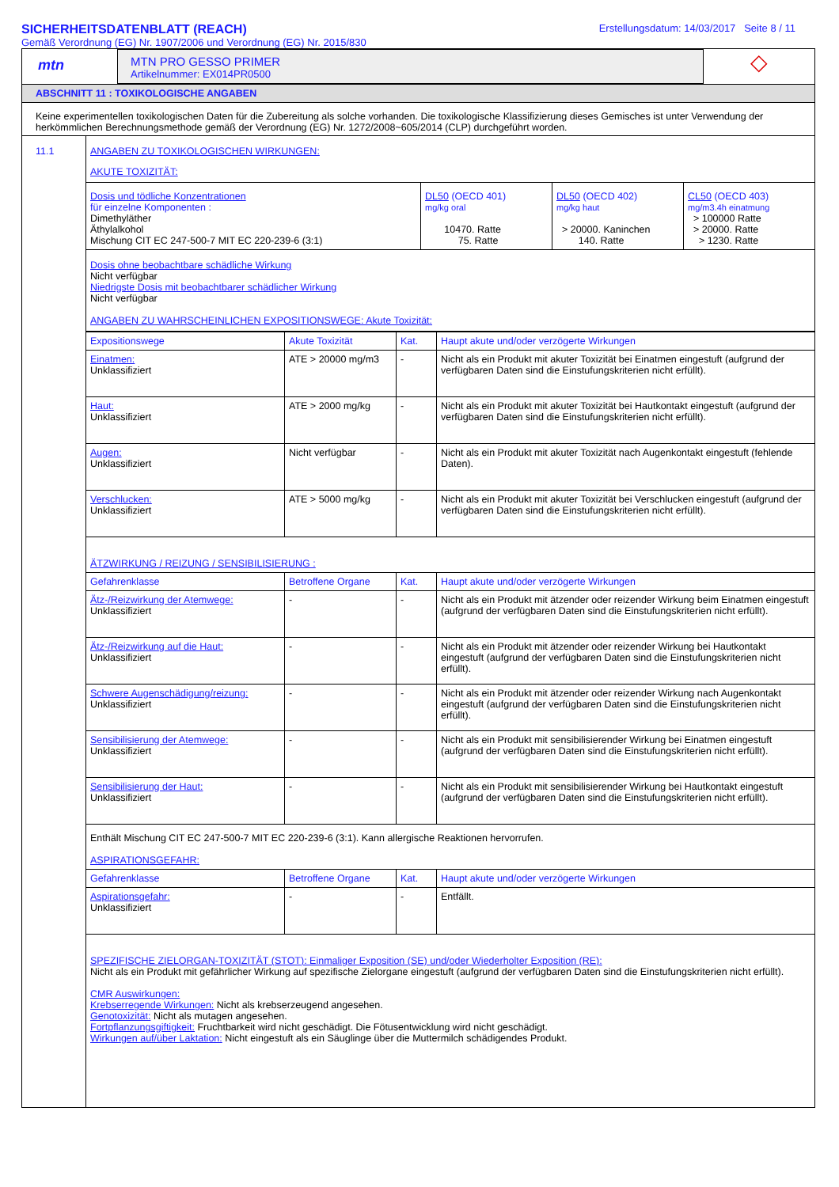SICHERHEITSDATENBLATT (REACH)
Gemäß Verordnung (EG) Nr. 1907/2006 und Verordnung (EG) Nr. 2015/830
Erstellungsdatum: 14/03/2017 Seite 8 / 11
mtn
MTN PRO GESSO PRIMER
Artikelnummer: EX014PR0500
◇
ABSCHNITT 11 : TOXIKOLOGISCHE ANGABEN
Keine experimentellen toxikologischen Daten für die Zubereitung als solche vorhanden. Die toxikologische Klassifizierung dieses Gemisches ist unter Verwendung der herkömmlichen Berechnungsmethode gemäß der Verordnung (EG) Nr. 1272/2008~605/2014 (CLP) durchgeführt worden.
11.1 ANGABEN ZU TOXIKOLOGISCHEN WIRKUNGEN:
AKUTE TOXIZITÄT:
| Dosis und tödliche Konzentrationen für einzelne Komponenten : Dimethyläther Äthylalkohol Mischung CIT EC 247-500-7 MIT EC 220-239-6 (3:1) | DL50 (OECD 401) mg/kg oral 10470. Ratte 75. Ratte | DL50 (OECD 402) mg/kg haut > 20000. Kaninchen 140. Ratte | CL50 (OECD 403) mg/m3.4h einatmung > 100000 Ratte > 20000. Ratte > 1230. Ratte |
Dosis ohne beobachtbare schädliche Wirkung
Nicht verfügbar
Niedrigste Dosis mit beobachtbarer schädlicher Wirkung
Nicht verfügbar
ANGABEN ZU WAHRSCHEINLICHEN EXPOSITIONSWEGE: Akute Toxizität:
| Expositionswege | Akute Toxizität | Kat. | Haupt akute und/oder verzögerte Wirkungen |
| Einatmen: Unklassifiziert | ATE > 20000 mg/m3 | - | Nicht als ein Produkt mit akuter Toxizität bei Einatmen eingestuft (aufgrund der verfügbaren Daten sind die Einstufungskriterien nicht erfüllt). |
| Haut: Unklassifiziert | ATE > 2000 mg/kg | - | Nicht als ein Produkt mit akuter Toxizität bei Hautkontakt eingestuft (aufgrund der verfügbaren Daten sind die Einstufungskriterien nicht erfüllt). |
| Augen: Unklassifiziert | Nicht verfügbar | - | Nicht als ein Produkt mit akuter Toxizität nach Augenkontakt eingestuft (fehlende Daten). |
| Verschlucken: Unklassifiziert | ATE > 5000 mg/kg | - | Nicht als ein Produkt mit akuter Toxizität bei Verschlucken eingestuft (aufgrund der verfügbaren Daten sind die Einstufungskriterien nicht erfüllt). |
ÄTZWIRKUNG / REIZUNG / SENSIBILISIERUNG :
| Gefahrenklasse | Betroffene Organe | Kat. | Haupt akute und/oder verzögerte Wirkungen |
| Ätz-/Reizwirkung der Atemwege: Unklassifiziert | - | - | Nicht als ein Produkt mit ätzender oder reizender Wirkung beim Einatmen eingestuft (aufgrund der verfügbaren Daten sind die Einstufungskriterien nicht erfüllt). |
| Ätz-/Reizwirkung auf die Haut: Unklassifiziert | - | - | Nicht als ein Produkt mit ätzender oder reizender Wirkung bei Hautkontakt eingestuft (aufgrund der verfügbaren Daten sind die Einstufungskriterien nicht erfüllt). |
| Schwere Augenschädigung/reizung: Unklassifiziert | - | - | Nicht als ein Produkt mit ätzender oder reizender Wirkung nach Augenkontakt eingestuft (aufgrund der verfügbaren Daten sind die Einstufungskriterien nicht erfüllt). |
| Sensibilisierung der Atemwege: Unklassifiziert | - | - | Nicht als ein Produkt mit sensibilisierender Wirkung bei Einatmen eingestuft (aufgrund der verfügbaren Daten sind die Einstufungskriterien nicht erfüllt). |
| Sensibilisierung der Haut: Unklassifiziert | - | - | Nicht als ein Produkt mit sensibilisierender Wirkung bei Hautkontakt eingestuft (aufgrund der verfügbaren Daten sind die Einstufungskriterien nicht erfüllt). |
Enthält Mischung CIT EC 247-500-7 MIT EC 220-239-6 (3:1). Kann allergische Reaktionen hervorrufen.
ASPIRATIONSGEFAHR:
| Gefahrenklasse | Betroffene Organe | Kat. | Haupt akute und/oder verzögerte Wirkungen |
| Aspirationsgefahr: Unklassifiziert | - | - | Entfällt. |
SPEZIFISCHE ZIELORGAN-TOXIZITÄT (STOT): Einmaliger Exposition (SE) und/oder Wiederholter Exposition (RE):
Nicht als ein Produkt mit gefährlicher Wirkung auf spezifische Zielorgane eingestuft (aufgrund der verfügbaren Daten sind die Einstufungskriterien nicht erfüllt).
CMR Auswirkungen:
Krebserregende Wirkungen: Nicht als krebserzeugend angesehen.
Genotoxizität: Nicht als mutagen angesehen.
Fortpflanzungsgiftigkeit: Fruchtbarkeit wird nicht geschädigt. Die Fötusentwicklung wird nicht geschädigt.
Wirkungen auf/über Laktation: Nicht eingestuft als ein Säuglinge über die Muttermilch schädigendes Produkt.